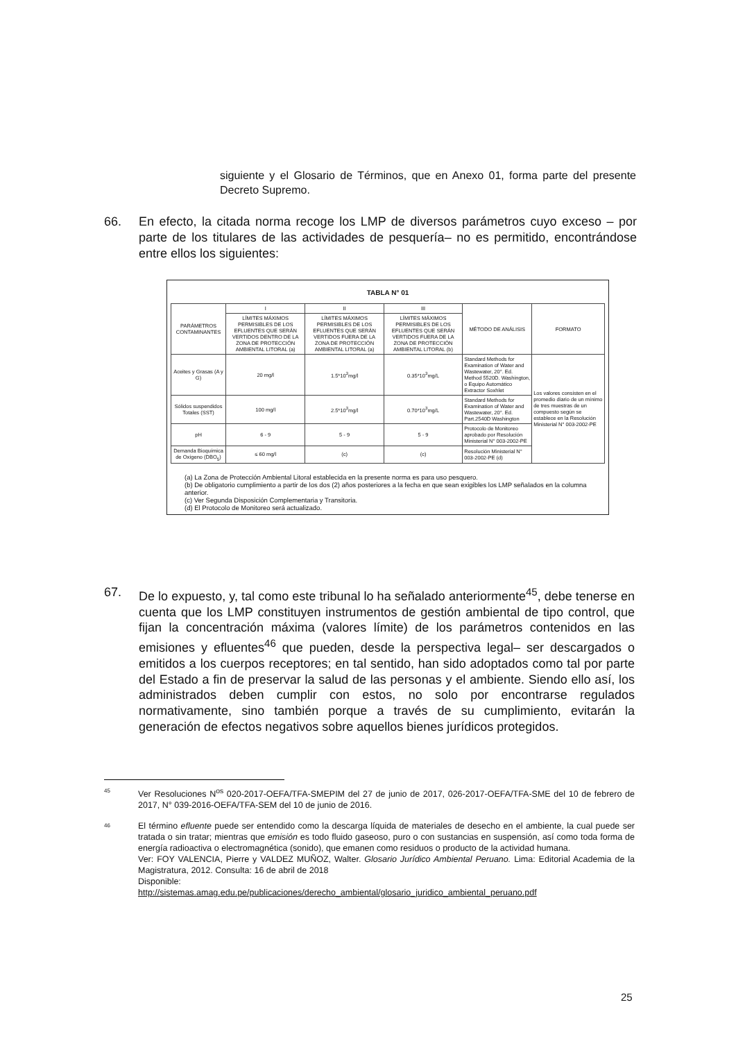siguiente y el Glosario de Términos, que en Anexo 01, forma parte del presente Decreto Supremo.
66. En efecto, la citada norma recoge los LMP de diversos parámetros cuyo exceso – por parte de los titulares de las actividades de pesquería– no es permitido, encontrándose entre ellos los siguientes:
TABLA N° 01
| PARÁMETROS CONTAMINANTES | I | II | III | MÉTODO DE ANÁLISIS | FORMATO |
| --- | --- | --- | --- | --- | --- |
| | LÍMITES MÁXIMOS PERMISIBLES DE LOS EFLUENTES QUE SERÁN VERTIDOS DENTRO DE LA ZONA DE PROTECCIÓN AMBIENTAL LITORAL (a) | LÍMITES MÁXIMOS PERMISIBLES DE LOS EFLUENTES QUE SERÁN VERTIDOS FUERA DE LA ZONA DE PROTECCIÓN AMBIENTAL LITORAL (a) | LÍMITES MÁXIMOS PERMISIBLES DE LOS EFLUENTES QUE SERÁN VERTIDOS FUERA DE LA ZONA DE PROTECCIÓN AMBIENTAL LITORAL (b) | | |
| Aceites y Grasas (A y G) | 20 mg/l | 1.5*10<sup>3</sup>mg/l | 0.35*10<sup>3</sup>mg/L | Standard Methods for Examination of Water and Wastewater, 20°. Ed. Method 5520D. Washington, o Equipo Automático Extractor Soxhlet | Los valores consisten en el promedio diario de un mínimo de tres muestras de un compuesto según se establece en la Resolución Ministerial N° 003-2002-PE |
| Sólidos suspendidos Totales (SST) | 100 mg/l | 2.5*10<sup>3</sup>mg/l | 0.70*10<sup>3</sup>mg/L | Standard Methods for Examination of Water and Wastewater, 20°. Ed. Part.2540D Washington | |
| pH | 6 - 9 | 5 - 9 | 5 - 9 | Protocolo de Monitoreo aprobado por Resolución Ministerial N° 003-2002-PE | |
| Demanda Bioquímica de Oxígeno (DBO<sub>5</sub>) | ≤ 60 mg/l | (c) | (c) | Resolución Ministerial N° 003-2002-PE (d) | |
(a) La Zona de Protección Ambiental Litoral establecida en la presente norma es para uso pesquero.
(b) De obligatorio cumplimiento a partir de los dos (2) años posteriores a la fecha en que sean exigibles los LMP señalados en la columna anterior.
(c) Ver Segunda Disposición Complementaria y Transitoria.
(d) El Protocolo de Monitoreo será actualizado.
67. De lo expuesto, y, tal como este tribunal lo ha señalado anteriormente<sup>45</sup>, debe tenerse en cuenta que los LMP constituyen instrumentos de gestión ambiental de tipo control, que fijan la concentración máxima (valores límite) de los parámetros contenidos en las emisiones y efluentes<sup>46</sup> que pueden, desde la perspectiva legal– ser descargados o emitidos a los cuerpos receptores; en tal sentido, han sido adoptados como tal por parte del Estado a fin de preservar la salud de las personas y el ambiente. Siendo ello así, los administrados deben cumplir con estos, no solo por encontrarse regulados normativamente, sino también porque a través de su cumplimiento, evitarán la generación de efectos negativos sobre aquellos bienes jurídicos protegidos.
45
Ver Resoluciones N<sup>os</sup> 020-2017-OEFA/TFA-SMEPIM del 27 de junio de 2017, 026-2017-OEFA/TFA-SME del 10 de febrero de 2017, N° 039-2016-OEFA/TFA-SEM del 10 de junio de 2016.
46
El término efluente puede ser entendido como la descarga líquida de materiales de desecho en el ambiente, la cual puede ser tratada o sin tratar; mientras que emisión es todo fluido gaseoso, puro o con sustancias en suspensión, así como toda forma de energía radioactiva o electromagnética (sonido), que emanen como residuos o producto de la actividad humana.
Ver: FOY VALENCIA, Pierre y VALDEZ MUÑOZ, Walter. Glosario Jurídico Ambiental Peruano. Lima: Editorial Academia de la Magistratura, 2012. Consulta: 16 de abril de 2018
Disponible:
http://sistemas.amag.edu.pe/publicaciones/derecho_ambiental/glosario_juridico_ambiental_peruano.pdf
25